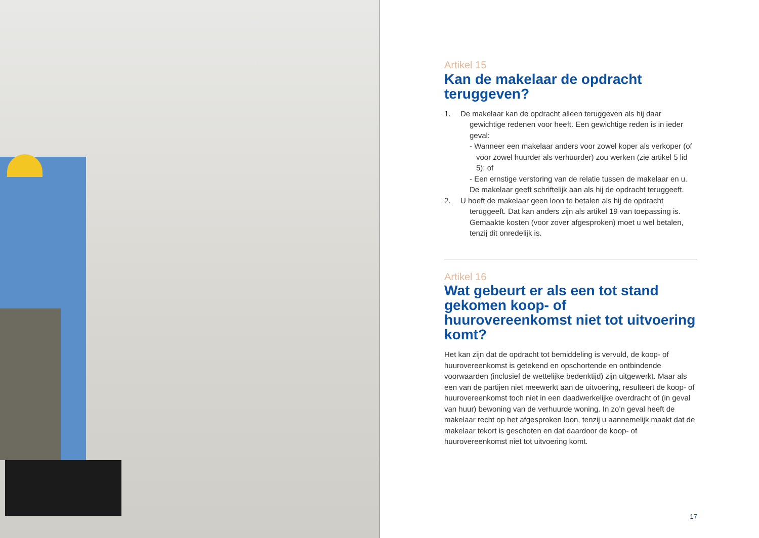Artikel 15
Kan de makelaar de opdracht teruggeven?
1. De makelaar kan de opdracht alleen teruggeven als hij daar gewichtige redenen voor heeft. Een gewichtige reden is in ieder geval:
- Wanneer een makelaar anders voor zowel koper als verkoper (of voor zowel huurder als verhuurder) zou werken (zie artikel 5 lid 5); of
- Een ernstige verstoring van de relatie tussen de makelaar en u.
De makelaar geeft schriftelijk aan als hij de opdracht teruggeeft.
2. U hoeft de makelaar geen loon te betalen als hij de opdracht teruggeeft. Dat kan anders zijn als artikel 19 van toepassing is. Gemaakte kosten (voor zover afgesproken) moet u wel betalen, tenzij dit onredelijk is.
Artikel 16
Wat gebeurt er als een tot stand gekomen koop- of huurovereenkomst niet tot uitvoering komt?
Het kan zijn dat de opdracht tot bemiddeling is vervuld, de koop- of huurovereenkomst is getekend en opschortende en ontbindende voorwaarden (inclusief de wettelijke bedenktijd) zijn uitgewerkt. Maar als een van de partijen niet meewerkt aan de uitvoering, resulteert de koop- of huurovereenkomst toch niet in een daadwerkelijke overdracht of (in geval van huur) bewoning van de verhuurde woning. In zo’n geval heeft de makelaar recht op het afgesproken loon, tenzij u aannemelijk maakt dat de makelaar tekort is geschoten en dat daardoor de koop- of huurovereenkomst niet tot uitvoering komt.
17